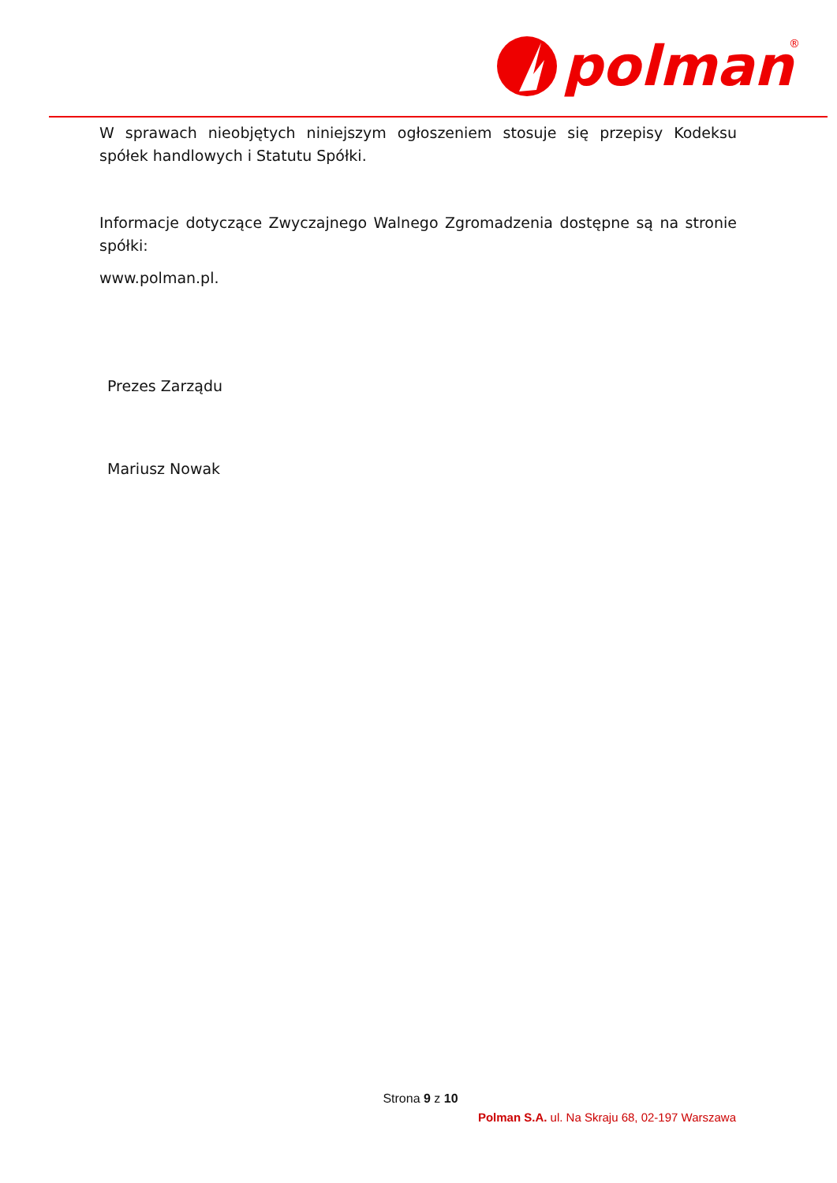polman
®
W sprawach nieobjętych niniejszym ogłoszeniem stosuje się przepisy Kodeksu spółek handlowych i Statutu Spółki.
Informacje dotyczące Zwyczajnego Walnego Zgromadzenia dostępne są na stronie spółki:
www.polman.pl.
Prezes Zarządu
Mariusz Nowak
Strona 9 z 10
Polman S.A. ul. Na Skraju 68, 02-197 Warszawa